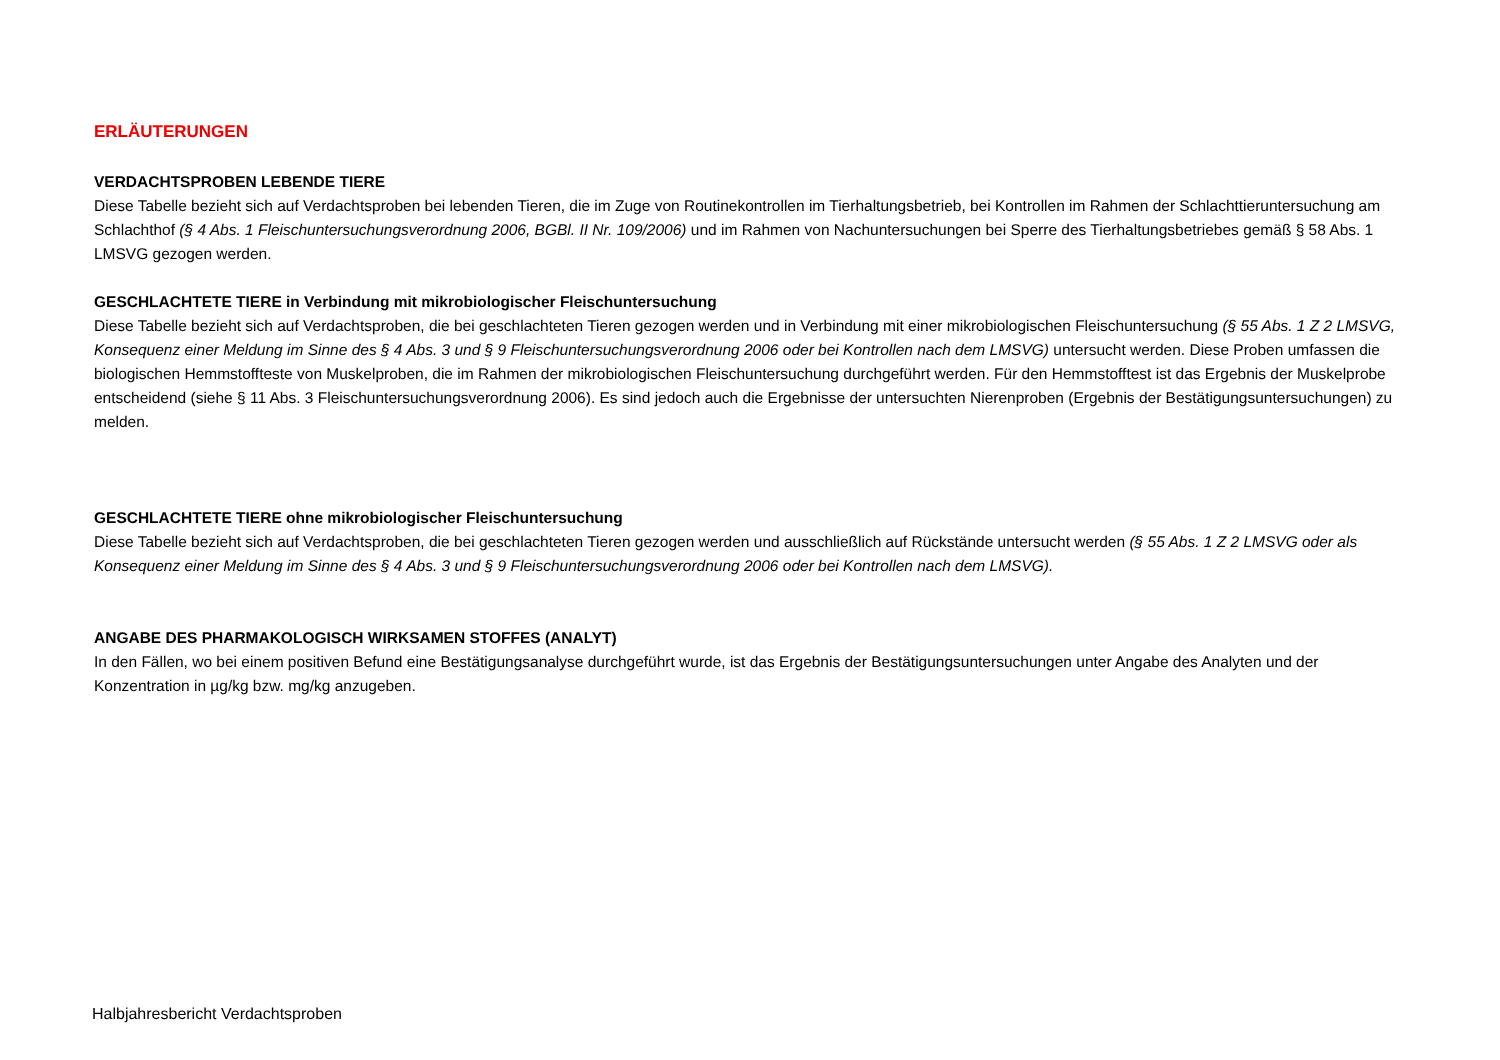ERLÄUTERUNGEN
VERDACHTSPROBEN LEBENDE TIERE
Diese Tabelle bezieht sich auf Verdachtsproben bei lebenden Tieren, die im Zuge von Routinekontrollen im Tierhaltungsbetrieb, bei Kontrollen im Rahmen der Schlachttieruntersuchung am Schlachthof (§ 4 Abs. 1 Fleischuntersuchungsverordnung 2006, BGBl. II Nr. 109/2006) und im Rahmen von Nachuntersuchungen bei Sperre des Tierhaltungsbetriebes gemäß § 58 Abs. 1 LMSVG gezogen werden.
GESCHLACHTETE TIERE in Verbindung mit mikrobiologischer Fleischuntersuchung
Diese Tabelle bezieht sich auf Verdachtsproben, die bei geschlachteten Tieren gezogen werden und in Verbindung mit einer mikrobiologischen Fleischuntersuchung (§ 55 Abs. 1 Z 2 LMSVG, Konsequenz einer Meldung im Sinne des § 4 Abs. 3 und § 9 Fleischuntersuchungsverordnung 2006 oder bei Kontrollen nach dem LMSVG) untersucht werden. Diese Proben umfassen die biologischen Hemmstoffteste von Muskelproben, die im Rahmen der mikrobiologischen Fleischuntersuchung durchgeführt werden. Für den Hemmstofftest ist das Ergebnis der Muskelprobe entscheidend (siehe § 11 Abs. 3 Fleischuntersuchungsverordnung 2006). Es sind jedoch auch die Ergebnisse der untersuchten Nierenproben (Ergebnis der Bestätigungsuntersuchungen) zu melden.
GESCHLACHTETE TIERE ohne mikrobiologischer Fleischuntersuchung
Diese Tabelle bezieht sich auf Verdachtsproben, die bei geschlachteten Tieren gezogen werden und ausschließlich auf Rückstände untersucht werden (§ 55 Abs. 1 Z 2 LMSVG oder als Konsequenz einer Meldung im Sinne des § 4 Abs. 3 und § 9 Fleischuntersuchungsverordnung 2006 oder bei Kontrollen nach dem LMSVG).
ANGABE DES PHARMAKOLOGISCH WIRKSAMEN STOFFES (ANALYT)
In den Fällen, wo bei einem positiven Befund eine Bestätigungsanalyse durchgeführt wurde, ist das Ergebnis der Bestätigungsuntersuchungen unter Angabe des Analyten und der Konzentration in µg/kg bzw. mg/kg anzugeben.
Halbjahresbericht Verdachtsproben